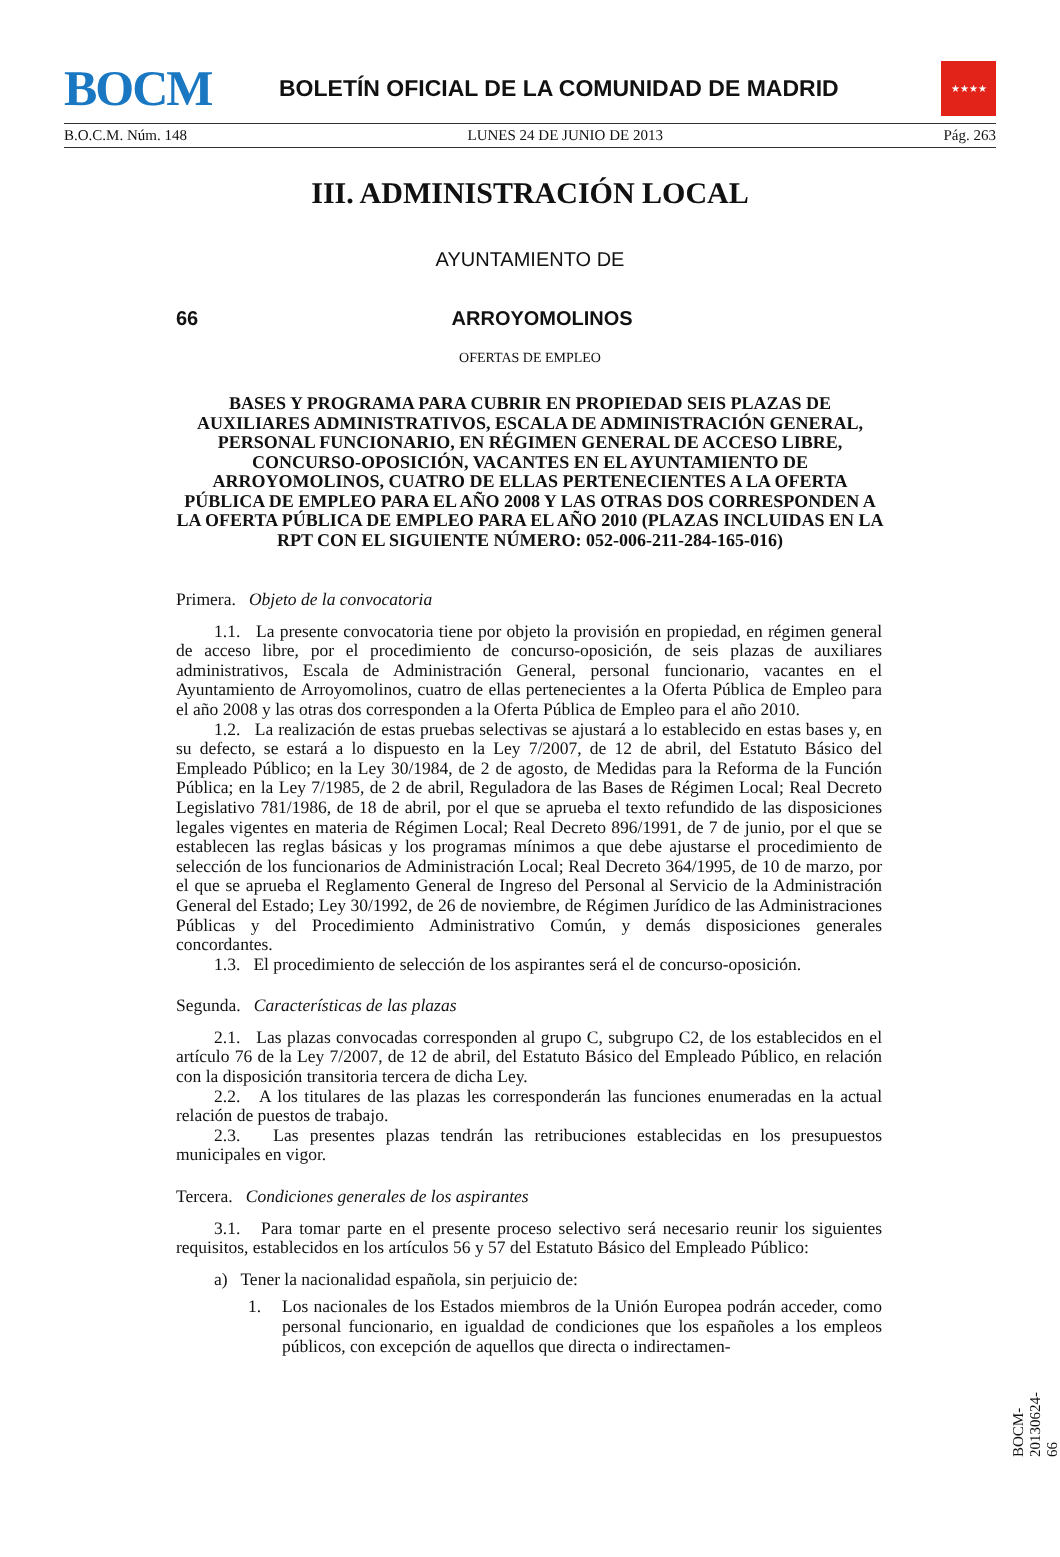BOCM
BOLETÍN OFICIAL DE LA COMUNIDAD DE MADRID
★★★★
B.O.C.M. Núm. 148 LUNES 24 DE JUNIO DE 2013 Pág. 263
III. ADMINISTRACIÓN LOCAL
AYUNTAMIENTO DE
66 ARROYOMOLINOS
OFERTAS DE EMPLEO
BASES Y PROGRAMA PARA CUBRIR EN PROPIEDAD SEIS PLAZAS DE AUXILIARES ADMINISTRATIVOS, ESCALA DE ADMINISTRACIÓN GENERAL, PERSONAL FUNCIONARIO, EN RÉGIMEN GENERAL DE ACCESO LIBRE, CONCURSO-OPOSICIÓN, VACANTES EN EL AYUNTAMIENTO DE ARROYOMOLINOS, CUATRO DE ELLAS PERTENECIENTES A LA OFERTA PÚBLICA DE EMPLEO PARA EL AÑO 2008 Y LAS OTRAS DOS CORRESPONDEN A LA OFERTA PÚBLICA DE EMPLEO PARA EL AÑO 2010 (PLAZAS INCLUIDAS EN LA RPT CON EL SIGUIENTE NÚMERO: 052-006-211-284-165-016)
Primera. Objeto de la convocatoria
1.1. La presente convocatoria tiene por objeto la provisión en propiedad, en régimen general de acceso libre, por el procedimiento de concurso-oposición, de seis plazas de auxiliares administrativos, Escala de Administración General, personal funcionario, vacantes en el Ayuntamiento de Arroyomolinos, cuatro de ellas pertenecientes a la Oferta Pública de Empleo para el año 2008 y las otras dos corresponden a la Oferta Pública de Empleo para el año 2010.
1.2. La realización de estas pruebas selectivas se ajustará a lo establecido en estas bases y, en su defecto, se estará a lo dispuesto en la Ley 7/2007, de 12 de abril, del Estatuto Básico del Empleado Público; en la Ley 30/1984, de 2 de agosto, de Medidas para la Reforma de la Función Pública; en la Ley 7/1985, de 2 de abril, Reguladora de las Bases de Régimen Local; Real Decreto Legislativo 781/1986, de 18 de abril, por el que se aprueba el texto refundido de las disposiciones legales vigentes en materia de Régimen Local; Real Decreto 896/1991, de 7 de junio, por el que se establecen las reglas básicas y los programas mínimos a que debe ajustarse el procedimiento de selección de los funcionarios de Administración Local; Real Decreto 364/1995, de 10 de marzo, por el que se aprueba el Reglamento General de Ingreso del Personal al Servicio de la Administración General del Estado; Ley 30/1992, de 26 de noviembre, de Régimen Jurídico de las Administraciones Públicas y del Procedimiento Administrativo Común, y demás disposiciones generales concordantes.
1.3. El procedimiento de selección de los aspirantes será el de concurso-oposición.
Segunda. Características de las plazas
2.1. Las plazas convocadas corresponden al grupo C, subgrupo C2, de los establecidos en el artículo 76 de la Ley 7/2007, de 12 de abril, del Estatuto Básico del Empleado Público, en relación con la disposición transitoria tercera de dicha Ley.
2.2. A los titulares de las plazas les corresponderán las funciones enumeradas en la actual relación de puestos de trabajo.
2.3. Las presentes plazas tendrán las retribuciones establecidas en los presupuestos municipales en vigor.
Tercera. Condiciones generales de los aspirantes
3.1. Para tomar parte en el presente proceso selectivo será necesario reunir los siguientes requisitos, establecidos en los artículos 56 y 57 del Estatuto Básico del Empleado Público:
a) Tener la nacionalidad española, sin perjuicio de:
1. Los nacionales de los Estados miembros de la Unión Europea podrán acceder, como personal funcionario, en igualdad de condiciones que los españoles a los empleos públicos, con excepción de aquellos que directa o indirectamen-
BOCM-20130624-66